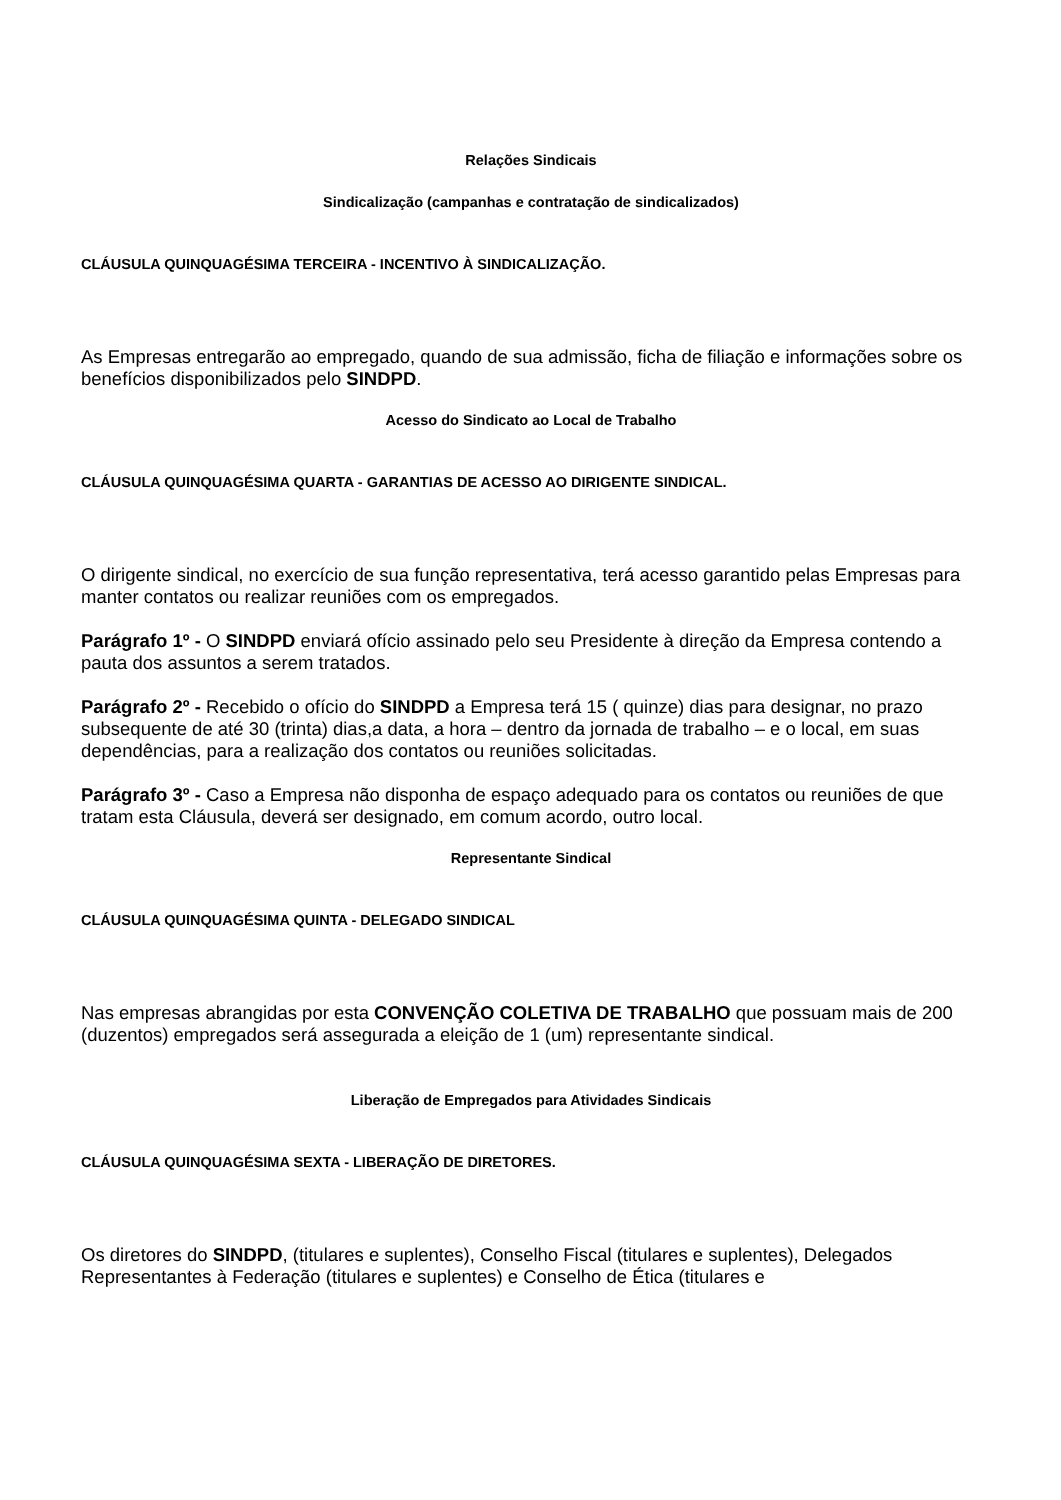Relações Sindicais
Sindicalização (campanhas e contratação de sindicalizados)
CLÁUSULA QUINQUAGÉSIMA TERCEIRA - INCENTIVO À SINDICALIZAÇÃO.
As Empresas entregarão ao empregado, quando de sua admissão, ficha de filiação e informações sobre os benefícios disponibilizados pelo SINDPD.
Acesso do Sindicato ao Local de Trabalho
CLÁUSULA QUINQUAGÉSIMA QUARTA - GARANTIAS DE ACESSO AO DIRIGENTE SINDICAL.
O dirigente sindical, no exercício de sua função representativa, terá acesso garantido pelas Empresas para manter contatos ou realizar reuniões com os empregados.
Parágrafo 1º - O SINDPD enviará ofício assinado pelo seu Presidente à direção da Empresa contendo a pauta dos assuntos a serem tratados.
Parágrafo 2º - Recebido o ofício do SINDPD a Empresa terá 15 ( quinze) dias para designar, no prazo subsequente de até 30 (trinta) dias,a data, a hora – dentro da jornada de trabalho – e o local, em suas dependências, para a realização dos contatos ou reuniões solicitadas.
Parágrafo 3º - Caso a Empresa não disponha de espaço adequado para os contatos ou reuniões de que tratam esta Cláusula, deverá ser designado, em comum acordo, outro local.
Representante Sindical
CLÁUSULA QUINQUAGÉSIMA QUINTA - DELEGADO SINDICAL
Nas empresas abrangidas por esta CONVENÇÃO COLETIVA DE TRABALHO que possuam mais de 200 (duzentos) empregados será assegurada a eleição de 1 (um) representante sindical.
Liberação de Empregados para Atividades Sindicais
CLÁUSULA QUINQUAGÉSIMA SEXTA - LIBERAÇÃO DE DIRETORES.
Os diretores do SINDPD, (titulares e suplentes), Conselho Fiscal (titulares e suplentes), Delegados Representantes à Federação (titulares e suplentes) e Conselho de Ética (titulares e